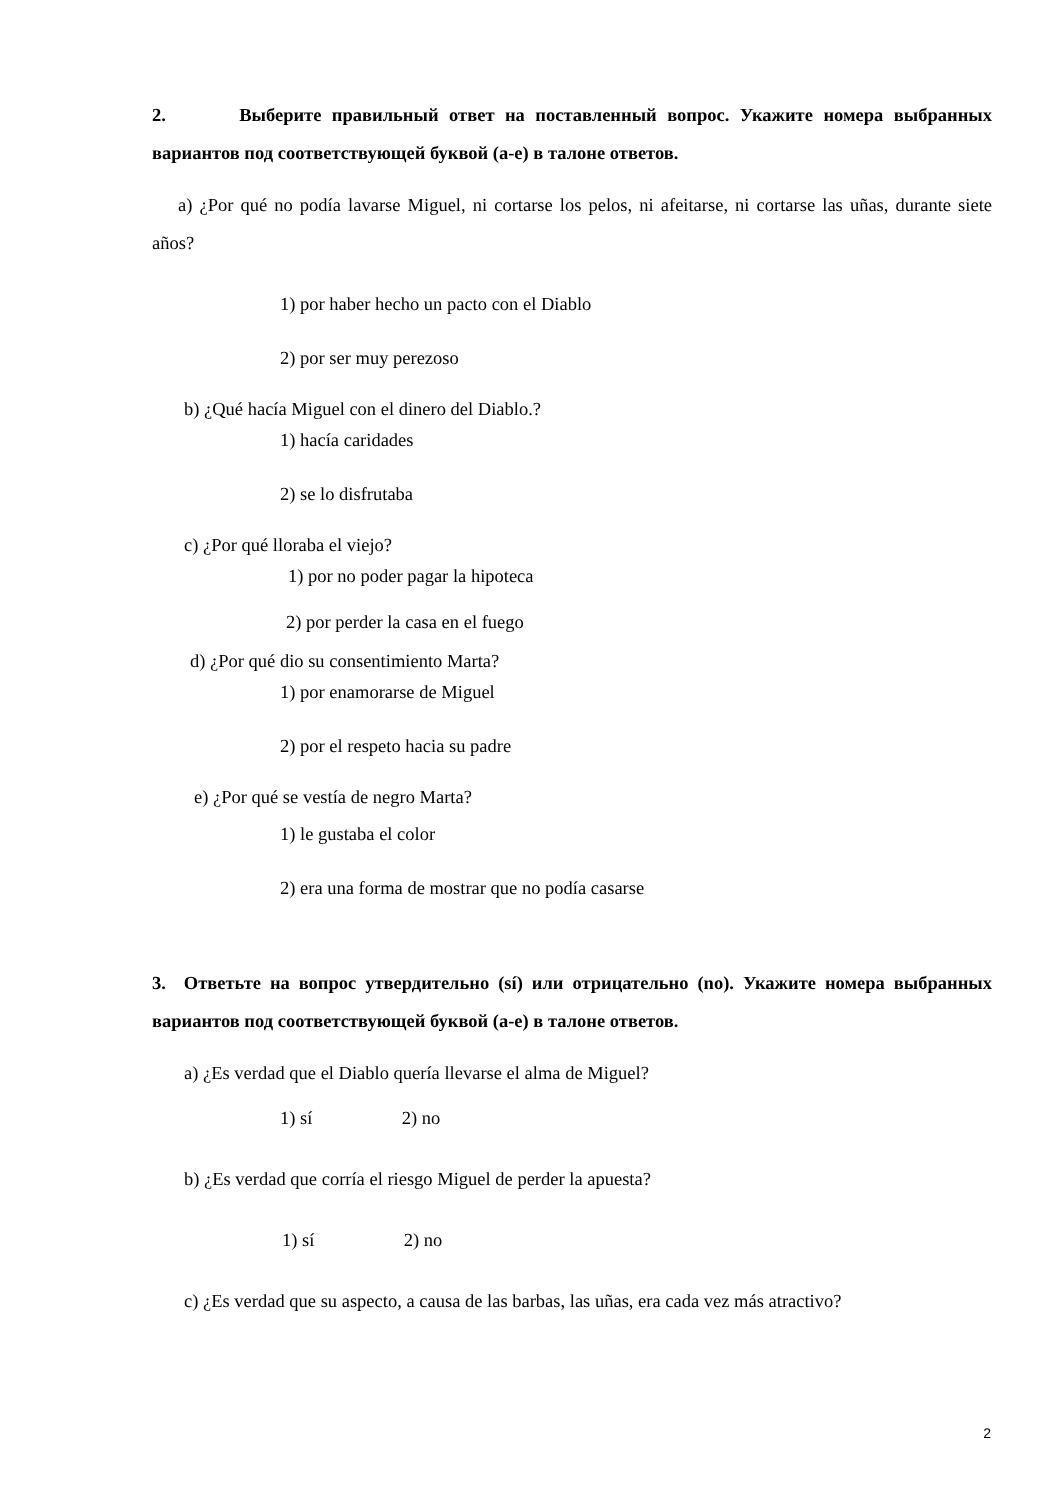2. Выберите правильный ответ на поставленный вопрос. Укажите номера выбранных вариантов под соответствующей буквой (а-е) в талоне ответов.
a) ¿Por qué no podía lavarse Miguel, ni cortarse los pelos, ni afeitarse, ni cortarse las uñas, durante siete años?
1) por haber hecho un pacto con el Diablo
2) por ser muy perezoso
b) ¿Qué hacía Miguel con el dinero del Diablo.?
1) hacía caridades
2) se lo disfrutaba
c) ¿Por qué lloraba el viejo?
1) por no poder pagar la hipoteca
2) por perder la casa en el fuego
d) ¿Por qué dio su consentimiento Marta?
1) por enamorarse de Miguel
2) por el respeto hacia su padre
e) ¿Por qué se vestía de negro Marta?
1) le gustaba el color
2) era una forma de mostrar que no podía casarse
3. Ответьте на вопрос утвердительно (sí) или отрицательно (no). Укажите номера выбранных вариантов под соответствующей буквой (а-е) в талоне ответов.
a) ¿Es verdad que el Diablo quería llevarse el alma de Miguel?
1) sí 2) no
b) ¿Es verdad que corría el riesgo Miguel de perder la apuesta?
1) sí 2) no
c) ¿Es verdad que su aspecto, a causa de las barbas, las uñas, era cada vez más atractivo?
2